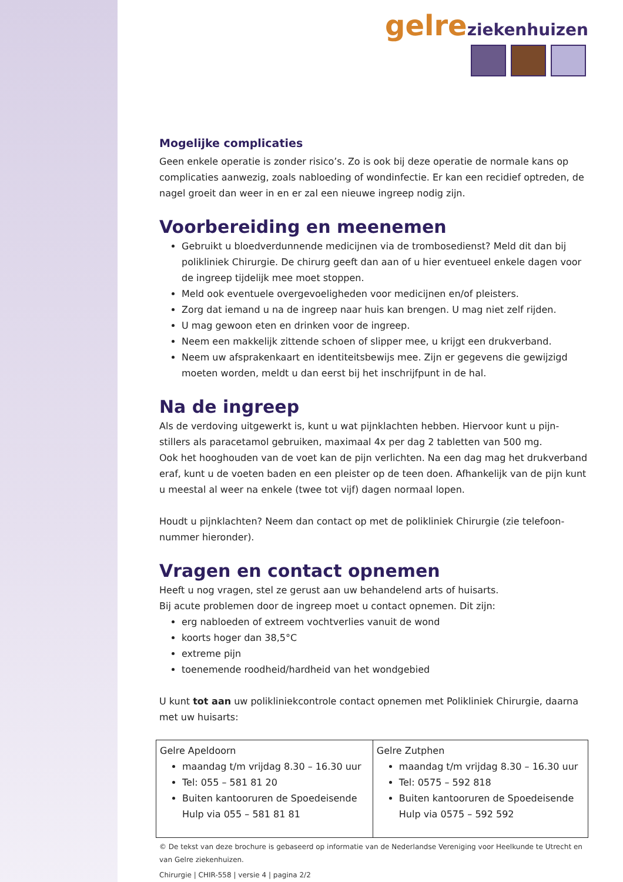gelre ziekenhuizen
Mogelijke complicaties
Geen enkele operatie is zonder risico’s. Zo is ook bij deze operatie de normale kans op complicaties aanwezig, zoals nabloeding of wondinfectie. Er kan een recidief optreden, de nagel groeit dan weer in en er zal een nieuwe ingreep nodig zijn.
Voorbereiding en meenemen
Gebruikt u bloedverdunnende medicijnen via de trombosedienst? Meld dit dan bij polikliniek Chirurgie. De chirurg geeft dan aan of u hier eventueel enkele dagen voor de ingreep tijdelijk mee moet stoppen.
Meld ook eventuele overgevoeligheden voor medicijnen en/of pleisters.
Zorg dat iemand u na de ingreep naar huis kan brengen. U mag niet zelf rijden.
U mag gewoon eten en drinken voor de ingreep.
Neem een makkelijk zittende schoen of slipper mee, u krijgt een drukverband.
Neem uw afsprakenkaart en identiteitsbewijs mee. Zijn er gegevens die gewijzigd moeten worden, meldt u dan eerst bij het inschrijfpunt in de hal.
Na de ingreep
Als de verdoving uitgewerkt is, kunt u wat pijnklachten hebben. Hiervoor kunt u pijn-stillers als paracetamol gebruiken, maximaal 4x per dag 2 tabletten van 500 mg.
Ook het hooghouden van de voet kan de pijn verlichten. Na een dag mag het drukverband eraf, kunt u de voeten baden en een pleister op de teen doen. Afhankelijk van de pijn kunt u meestal al weer na enkele (twee tot vijf) dagen normaal lopen.
Houdt u pijnklachten? Neem dan contact op met de polikliniek Chirurgie (zie telefoon-nummer hieronder).
Vragen en contact opnemen
Heeft u nog vragen, stel ze gerust aan uw behandelend arts of huisarts.
Bij acute problemen door de ingreep moet u contact opnemen. Dit zijn:
erg nabloeden of extreem vochtverlies vanuit de wond
koorts hoger dan 38,5°C
extreme pijn
toenemende roodheid/hardheid van het wondgebied
U kunt tot aan uw polikliniekcontrole contact opnemen met Polikliniek Chirurgie, daarna met uw huisarts:
| Gelre Apeldoorn maandag t/m vrijdag 8.30 – 16.30 uur Tel: 055 – 581 81 20 Buiten kantooruren de Spoedeisende Hulp via 055 – 581 81 81 | Gelre Zutphen maandag t/m vrijdag 8.30 – 16.30 uur Tel: 0575 – 592 818 Buiten kantooruren de Spoedeisende Hulp via 0575 – 592 592 |
© De tekst van deze brochure is gebaseerd op informatie van de Nederlandse Vereniging voor Heelkunde te Utrecht en van Gelre ziekenhuizen.
Chirurgie | CHIR-558 | versie 4 | pagina 2/2